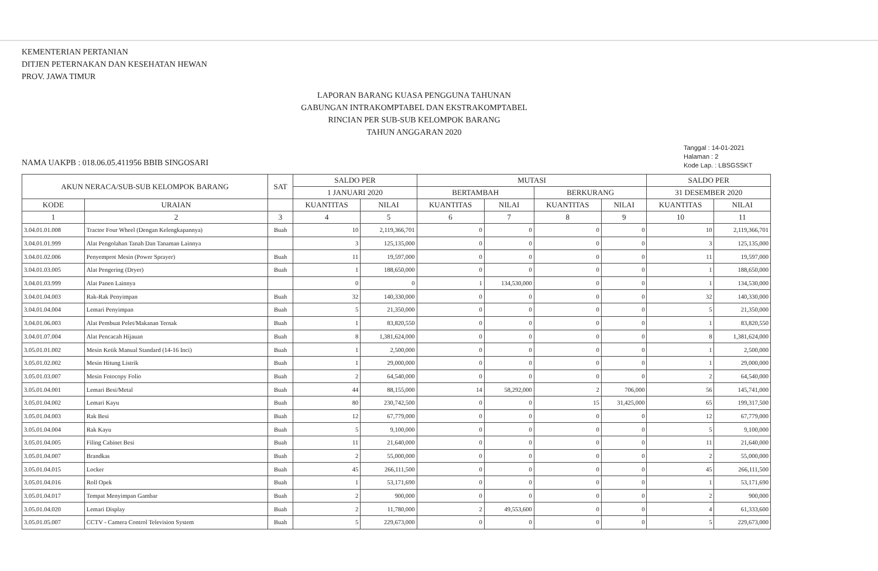KEMENTERIAN PERTANIAN
DITJEN PETERNAKAN DAN KESEHATAN HEWAN
PROV. JAWA TIMUR
LAPORAN BARANG KUASA PENGGUNA TAHUNAN
GABUNGAN INTRAKOMPTABEL DAN EKSTRAKOMPTABEL
RINCIAN PER SUB-SUB KELOMPOK BARANG
TAHUN ANGGARAN 2020
Tanggal : 14-01-2021
Halaman : 2
Kode Lap. : LBSGSSKT
NAMA UAKPB : 018.06.05.411956 BBIB SINGOSARI
| AKUN NERACA/SUB-SUB KELOMPOK BARANG | | SAT | SALDO PER | | MUTASI | | | | SALDO PER | |
| --- | --- | --- | --- | --- | --- | --- | --- | --- | --- | --- |
| | | | 1 JANUARI 2020 | | BERTAMBAH | | BERKURANG | | 31 DESEMBER 2020 | |
| KODE | URAIAN | | KUANTITAS | NILAI | KUANTITAS | NILAI | KUANTITAS | NILAI | KUANTITAS | NILAI |
| 1 | 2 | 3 | 4 | 5 | 6 | 7 | 8 | 9 | 10 | 11 |
| 3.04.01.01.008 | Tractor Four Wheel (Dengan Kelengkapannya) | Buah | 10 | 2,119,366,701 | 0 | 0 | 0 | 0 | 10 | 2,119,366,701 |
| 3.04.01.01.999 | Alat Pengolahan Tanah Dan Tanaman Lainnya | | 3 | 125,135,000 | 0 | 0 | 0 | 0 | 3 | 125,135,000 |
| 3.04.01.02.006 | Penyemprot Mesin (Power Sprayer) | Buah | 11 | 19,597,000 | 0 | 0 | 0 | 0 | 11 | 19,597,000 |
| 3.04.01.03.005 | Alat Pengering (Dryer) | Buah | 1 | 188,650,000 | 0 | 0 | 0 | 0 | 1 | 188,650,000 |
| 3.04.01.03.999 | Alat Panen Lainnya | | 0 | 0 | 1 | 134,530,000 | 0 | 0 | 1 | 134,530,000 |
| 3.04.01.04.003 | Rak-Rak Penyimpan | Buah | 32 | 140,330,000 | 0 | 0 | 0 | 0 | 32 | 140,330,000 |
| 3.04.01.04.004 | Lemari Penyimpan | Buah | 5 | 21,350,000 | 0 | 0 | 0 | 0 | 5 | 21,350,000 |
| 3.04.01.06.003 | Alat Pembuat Pelet/Makanan Ternak | Buah | 1 | 83,820,550 | 0 | 0 | 0 | 0 | 1 | 83,820,550 |
| 3.04.01.07.004 | Alat Pencacah Hijauan | Buah | 8 | 1,381,624,000 | 0 | 0 | 0 | 0 | 8 | 1,381,624,000 |
| 3.05.01.01.002 | Mesin Ketik Manual Standard (14-16 Inci) | Buah | 1 | 2,500,000 | 0 | 0 | 0 | 0 | 1 | 2,500,000 |
| 3.05.01.02.002 | Mesin Hitung Listrik | Buah | 1 | 29,000,000 | 0 | 0 | 0 | 0 | 1 | 29,000,000 |
| 3.05.01.03.007 | Mesin Fotocopy Folio | Buah | 2 | 64,540,000 | 0 | 0 | 0 | 0 | 2 | 64,540,000 |
| 3.05.01.04.001 | Lemari Besi/Metal | Buah | 44 | 88,155,000 | 14 | 58,292,000 | 2 | 706,000 | 56 | 145,741,000 |
| 3.05.01.04.002 | Lemari Kayu | Buah | 80 | 230,742,500 | 0 | 0 | 15 | 31,425,000 | 65 | 199,317,500 |
| 3.05.01.04.003 | Rak Besi | Buah | 12 | 67,779,000 | 0 | 0 | 0 | 0 | 12 | 67,779,000 |
| 3.05.01.04.004 | Rak Kayu | Buah | 5 | 9,100,000 | 0 | 0 | 0 | 0 | 5 | 9,100,000 |
| 3.05.01.04.005 | Filing Cabinet Besi | Buah | 11 | 21,640,000 | 0 | 0 | 0 | 0 | 11 | 21,640,000 |
| 3.05.01.04.007 | Brandkas | Buah | 2 | 55,000,000 | 0 | 0 | 0 | 0 | 2 | 55,000,000 |
| 3.05.01.04.015 | Locker | Buah | 45 | 266,111,500 | 0 | 0 | 0 | 0 | 45 | 266,111,500 |
| 3.05.01.04.016 | Roll Opek | Buah | 1 | 53,171,690 | 0 | 0 | 0 | 0 | 1 | 53,171,690 |
| 3.05.01.04.017 | Tempat Menyimpan Gambar | Buah | 2 | 900,000 | 0 | 0 | 0 | 0 | 2 | 900,000 |
| 3.05.01.04.020 | Lemari Display | Buah | 2 | 11,780,000 | 2 | 49,553,600 | 0 | 0 | 4 | 61,333,600 |
| 3.05.01.05.007 | CCTV - Camera Control Television System | Buah | 5 | 229,673,000 | 0 | 0 | 0 | 0 | 5 | 229,673,000 |